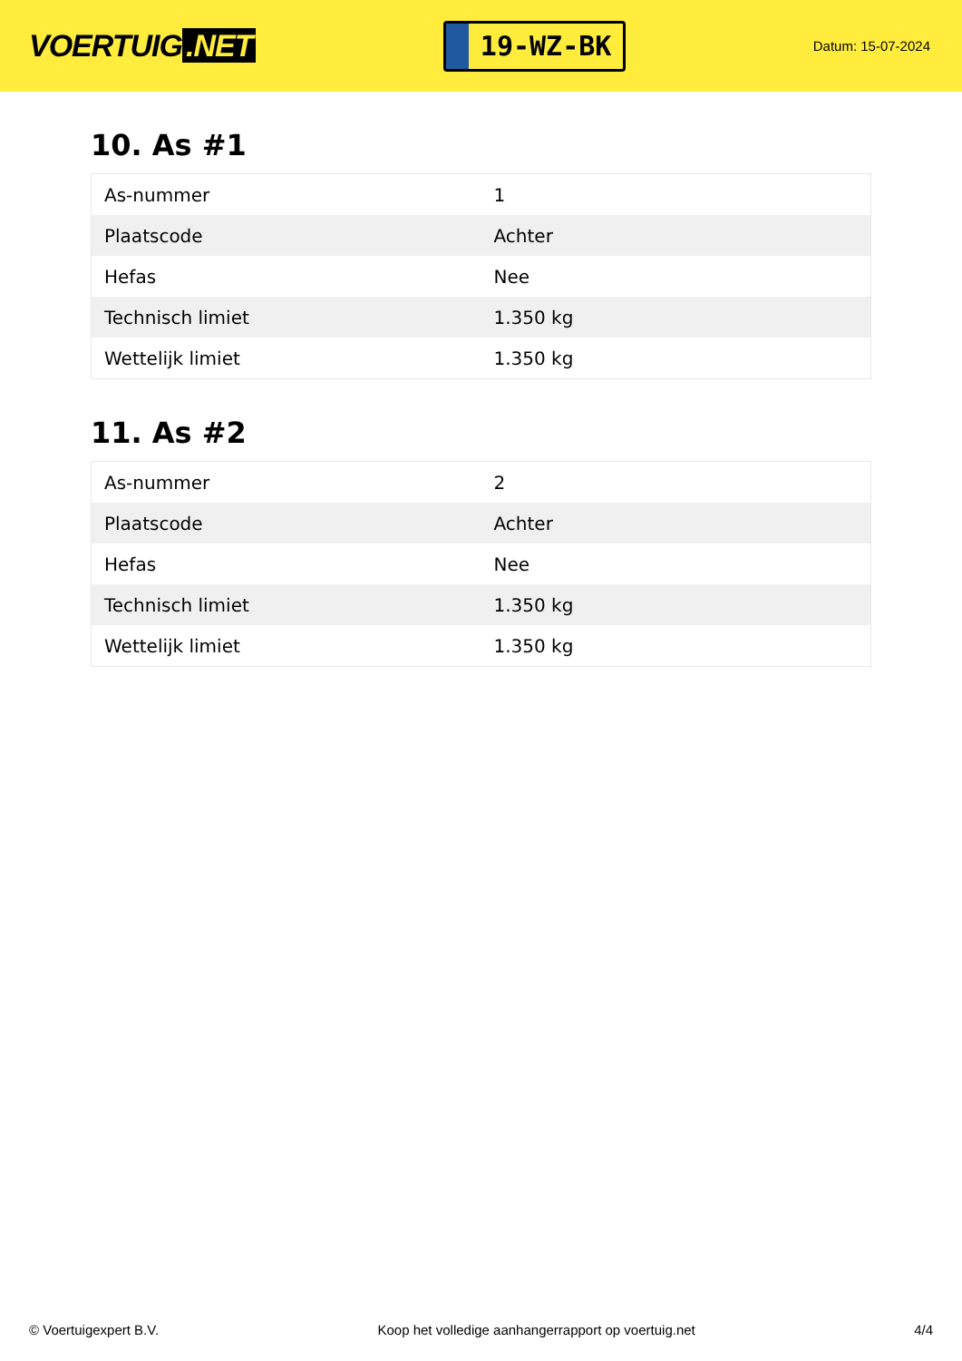VOERTUIG.NET
19-WZ-BK
Datum: 15-07-2024
10. As #1
| As-nummer | 1 |
| Plaatscode | Achter |
| Hefas | Nee |
| Technisch limiet | 1.350 kg |
| Wettelijk limiet | 1.350 kg |
11. As #2
| As-nummer | 2 |
| Plaatscode | Achter |
| Hefas | Nee |
| Technisch limiet | 1.350 kg |
| Wettelijk limiet | 1.350 kg |
© Voertuigexpert B.V. Koop het volledige aanhangerrapport op voertuig.net 4/4